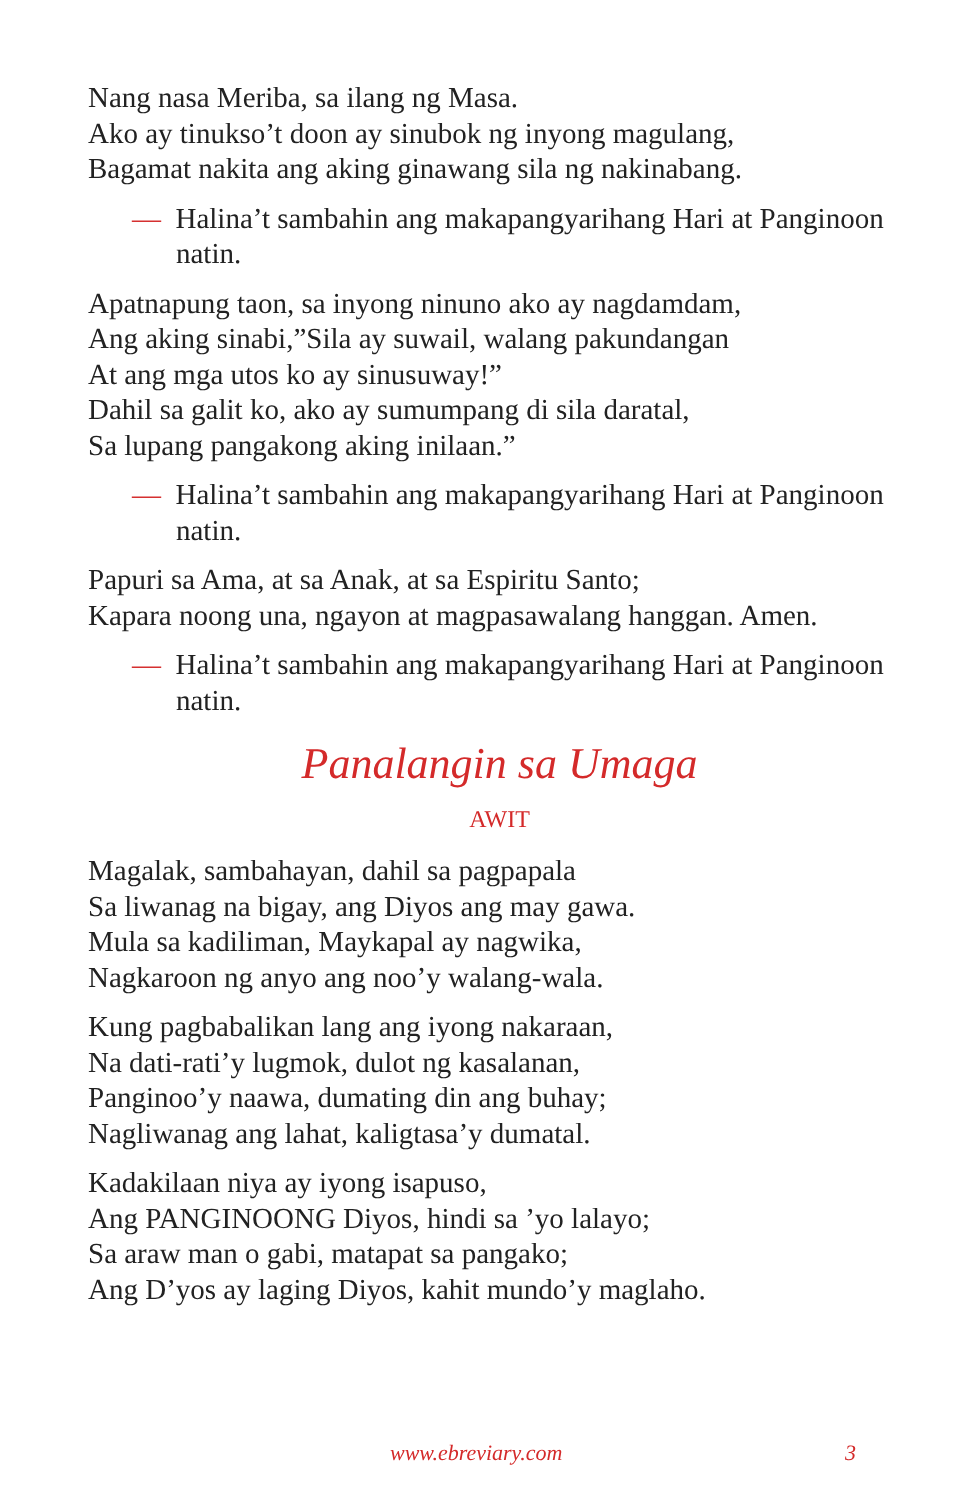Nang nasa Meriba, sa ilang ng Masa.
Ako ay tinukso’t doon ay sinubok ng inyong magulang,
Bagamat nakita ang aking ginawang sila ng nakinabang.
— Halina’t sambahin ang makapangyarihang Hari at Panginoon natin.
Apatnapung taon, sa inyong ninuno ako ay nagdamdam,
Ang aking sinabi,”Sila ay suwail, walang pakundangan
At ang mga utos ko ay sinusuway!”
Dahil sa galit ko, ako ay sumumpang di sila daratal,
Sa lupang pangakong aking inilaan.”
— Halina’t sambahin ang makapangyarihang Hari at Panginoon natin.
Papuri sa Ama, at sa Anak, at sa Espiritu Santo;
Kapara noong una, ngayon at magpasawalang hanggan. Amen.
— Halina’t sambahin ang makapangyarihang Hari at Panginoon natin.
Panalangin sa Umaga
AWIT
Magalak, sambahayan, dahil sa pagpapala
Sa liwanag na bigay, ang Diyos ang may gawa.
Mula sa kadiliman, Maykapal ay nagwika,
Nagkaroon ng anyo ang noo’y walang-wala.
Kung pagbabalikan lang ang iyong nakaraan,
Na dati-rati’y lugmok, dulot ng kasalanan,
Panginoo’y naawa, dumating din ang buhay;
Nagliwanag ang lahat, kaligtasa’y dumatal.
Kadakilaan niya ay iyong isapuso,
Ang PANGINOONG Diyos, hindi sa ’yo lalayo;
Sa araw man o gabi, matapat sa pangako;
Ang D’yos ay laging Diyos, kahit mundo’y maglaho.
www.ebreviary.com 3